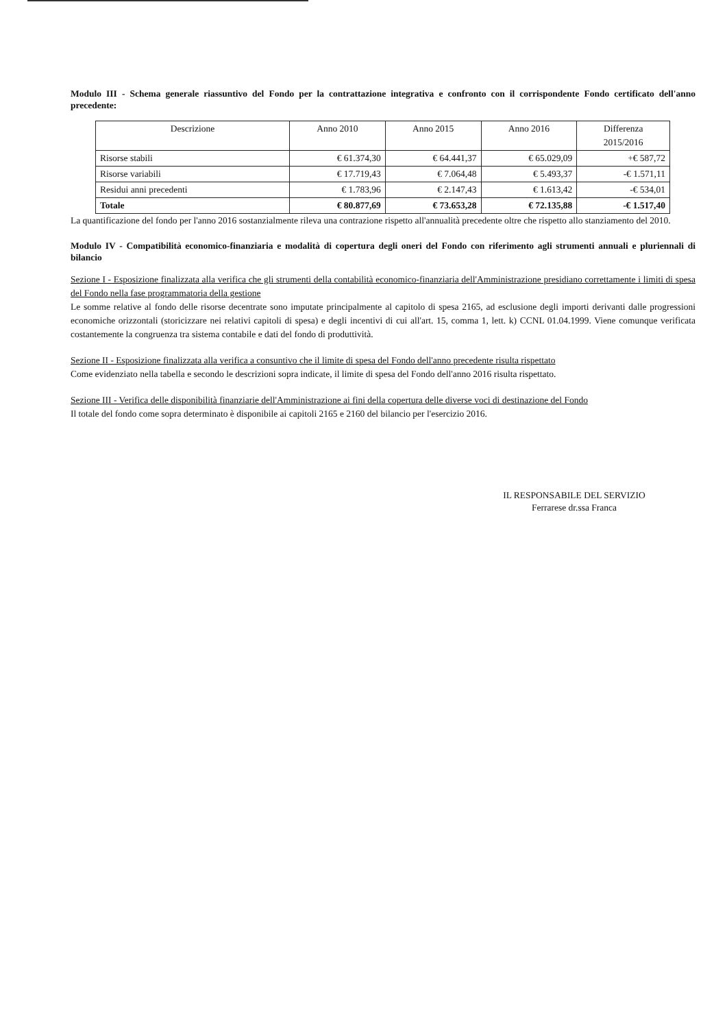Modulo III - Schema generale riassuntivo del Fondo per la contrattazione integrativa e confronto con il corrispondente Fondo certificato dell'anno precedente:
| Descrizione | Anno 2010 | Anno 2015 | Anno 2016 | Differenza 2015/2016 |
| --- | --- | --- | --- | --- |
| Risorse stabili | € 61.374,30 | € 64.441,37 | € 65.029,09 | +€ 587,72 |
| Risorse variabili | € 17.719,43 | € 7.064,48 | € 5.493,37 | -€ 1.571,11 |
| Residui anni precedenti | € 1.783,96 | € 2.147,43 | € 1.613,42 | -€ 534,01 |
| Totale | € 80.877,69 | € 73.653,28 | € 72.135,88 | -€ 1.517,40 |
La quantificazione del fondo per l'anno 2016 sostanzialmente rileva una contrazione rispetto all'annualità precedente oltre che rispetto allo stanziamento del 2010.
Modulo IV - Compatibilità economico-finanziaria e modalità di copertura degli oneri del Fondo con riferimento agli strumenti annuali e pluriennali di bilancio
Sezione I - Esposizione finalizzata alla verifica che gli strumenti della contabilità economico-finanziaria dell'Amministrazione presidiano correttamente i limiti di spesa del Fondo nella fase programmatoria della gestione
Le somme relative al fondo delle risorse decentrate sono imputate principalmente al capitolo di spesa 2165, ad esclusione degli importi derivanti dalle progressioni economiche orizzontali (storicizzare nei relativi capitoli di spesa) e degli incentivi di cui all'art. 15, comma 1, lett. k) CCNL 01.04.1999. Viene comunque verificata costantemente la congruenza tra sistema contabile e dati del fondo di produttività.
Sezione II - Esposizione finalizzata alla verifica a consuntivo che il limite di spesa del Fondo dell'anno precedente risulta rispettato
Come evidenziato nella tabella e secondo le descrizioni sopra indicate, il limite di spesa del Fondo dell'anno 2016 risulta rispettato.
Sezione III - Verifica delle disponibilità finanziarie dell'Amministrazione ai fini della copertura delle diverse voci di destinazione del Fondo
Il totale del fondo come sopra determinato è disponibile ai capitoli 2165 e 2160 del bilancio per l'esercizio 2016.
IL RESPONSABILE DEL SERVIZIO
Ferrarese dr.ssa Franca